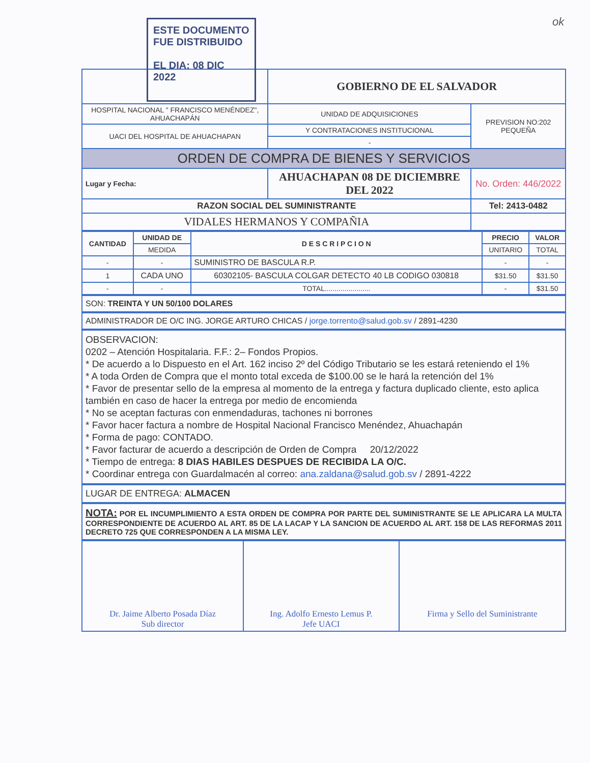ok
| | | GOBIERNO DE EL SALVADOR | |
| HOSPITAL NACIONAL " FRANCISCO MENÉNDEZ", AHUACHAPÁN | | UNIDAD DE ADQUISICIONES | PREVISION NO:202 PEQUEÑA |
| UACI DEL HOSPITAL DE AHUACHAPAN | | Y CONTRATACIONES INSTITUCIONAL | |
| | | - | |
| ORDEN DE COMPRA DE BIENES Y SERVICIOS | | | |
| Lugar y Fecha: | AHUACHAPAN 08 DE DICIEMBRE DEL 2022 | | No. Orden: 446/2022 |
| RAZON SOCIAL DEL SUMINISTRANTE | | | Tel: 2413-0482 |
| VIDALES HERMANOS Y COMPAÑIA | | | |
| CANTIDAD | UNIDAD DE | D E S C R I P C I O N | PRECIO | VALOR |
| --- | --- | --- | --- | --- |
| | MEDIDA | | UNITARIO | TOTAL |
| - | - | SUMINISTRO DE BASCULA R.P. | - | - |
| 1 | CADA UNO | 60302105- BASCULA COLGAR DETECTO 40 LB CODIGO 030818 | $31.50 | $31.50 |
| - | - | TOTAL....................... | - | $31.50 |
SON: TREINTA Y UN 50/100 DOLARES
ADMINISTRADOR DE O/C ING. JORGE ARTURO CHICAS / jorge.torrento@salud.gob.sv / 2891-4230
OBSERVACION:
0202 – Atención Hospitalaria. F.F.: 2– Fondos Propios.
* De acuerdo a lo Dispuesto en el Art. 162 inciso 2º del Código Tributario se les estará reteniendo el 1%
* A toda Orden de Compra que el monto total exceda de $100.00 se le hará la retención del 1%
* Favor de presentar sello de la empresa al momento de la entrega y factura duplicado cliente, esto aplica también en caso de hacer la entrega por medio de encomienda
* No se aceptan facturas con enmendaduras, tachones ni borrones
* Favor hacer factura a nombre de Hospital Nacional Francisco Menéndez, Ahuachapán
* Forma de pago: CONTADO.
* Favor facturar de acuerdo a descripción de Orden de Compra 20/12/2022
* Tiempo de entrega: 8 DIAS HABILES DESPUES DE RECIBIDA LA O/C.
* Coordinar entrega con Guardalmacén al correo: ana.zaldana@salud.gob.sv / 2891-4222
LUGAR DE ENTREGA: ALMACEN
NOTA: POR EL INCUMPLIMIENTO A ESTA ORDEN DE COMPRA POR PARTE DEL SUMINISTRANTE SE LE APLICARA LA MULTA CORRESPONDIENTE DE ACUERDO AL ART. 85 DE LA LACAP Y LA SANCION DE ACUERDO AL ART. 158 DE LAS REFORMAS 2011 DECRETO 725 QUE CORRESPONDEN A LA MISMA LEY.
| Dr. Jaime Alberto Posada Díaz Sub director | Ing. Adolfo Ernesto Lemus P. Jefe UACI | Firma y Sello del Suministrante |
ESTE DOCUMENTO
FUE DISTRIBUIDO
EL DIA: 08 DIC 2022